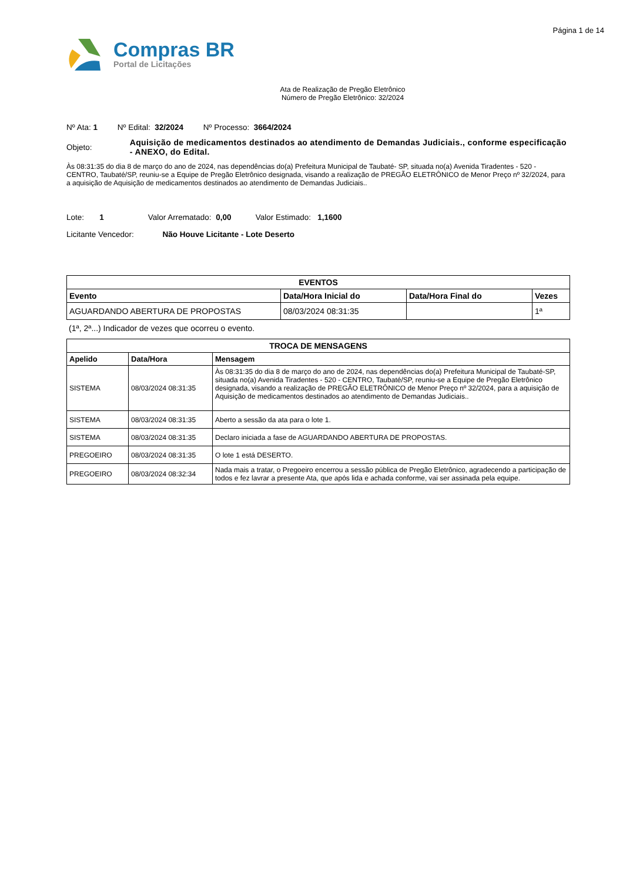Página 1 de 14
Compras BR
Portal de Licitações
Ata de Realização de Pregão Eletrônico
Número de Pregão Eletrônico: 32/2024
Nº Ata: 1 Nº Edital: 32/2024 Nº Processo: 3664/2024
Objeto:
Aquisição de medicamentos destinados ao atendimento de Demandas Judiciais., conforme especificação - ANEXO, do Edital.
Às 08:31:35 do dia 8 de março do ano de 2024, nas dependências do(a) Prefeitura Municipal de Taubaté- SP, situada no(a) Avenida Tiradentes - 520 - CENTRO, Taubaté/SP, reuniu-se a Equipe de Pregão Eletrônico designada, visando a realização de PREGÃO ELETRÔNICO de Menor Preço nº 32/2024, para a aquisição de Aquisição de medicamentos destinados ao atendimento de Demandas Judiciais..
Lote: 1 Valor Arrematado: 0,00 Valor Estimado: 1,1600
Licitante Vencedor: Não Houve Licitante - Lote Deserto
| EVENTOS | | | |
| --- | --- | --- | --- |
| Evento | Data/Hora Inicial do | Data/Hora Final do | Vezes |
| AGUARDANDO ABERTURA DE PROPOSTAS | 08/03/2024 08:31:35 | | 1ª |
(1ª, 2ª...) Indicador de vezes que ocorreu o evento.
| TROCA DE MENSAGENS | | |
| --- | --- | --- |
| Apelido | Data/Hora | Mensagem |
| SISTEMA | 08/03/2024 08:31:35 | Às 08:31:35 do dia 8 de março do ano de 2024, nas dependências do(a) Prefeitura Municipal de Taubaté-SP, situada no(a) Avenida Tiradentes - 520 - CENTRO, Taubaté/SP, reuniu-se a Equipe de Pregão Eletrônico designada, visando a realização de PREGÃO ELETRÔNICO de Menor Preço nº 32/2024, para a aquisição de Aquisição de medicamentos destinados ao atendimento de Demandas Judiciais.. |
| SISTEMA | 08/03/2024 08:31:35 | Aberto a sessão da ata para o lote 1. |
| SISTEMA | 08/03/2024 08:31:35 | Declaro iniciada a fase de AGUARDANDO ABERTURA DE PROPOSTAS. |
| PREGOEIRO | 08/03/2024 08:31:35 | O lote 1 está DESERTO. |
| PREGOEIRO | 08/03/2024 08:32:34 | Nada mais a tratar, o Pregoeiro encerrou a sessão pública de Pregão Eletrônico, agradecendo a participação de todos e fez lavrar a presente Ata, que após lida e achada conforme, vai ser assinada pela equipe. |